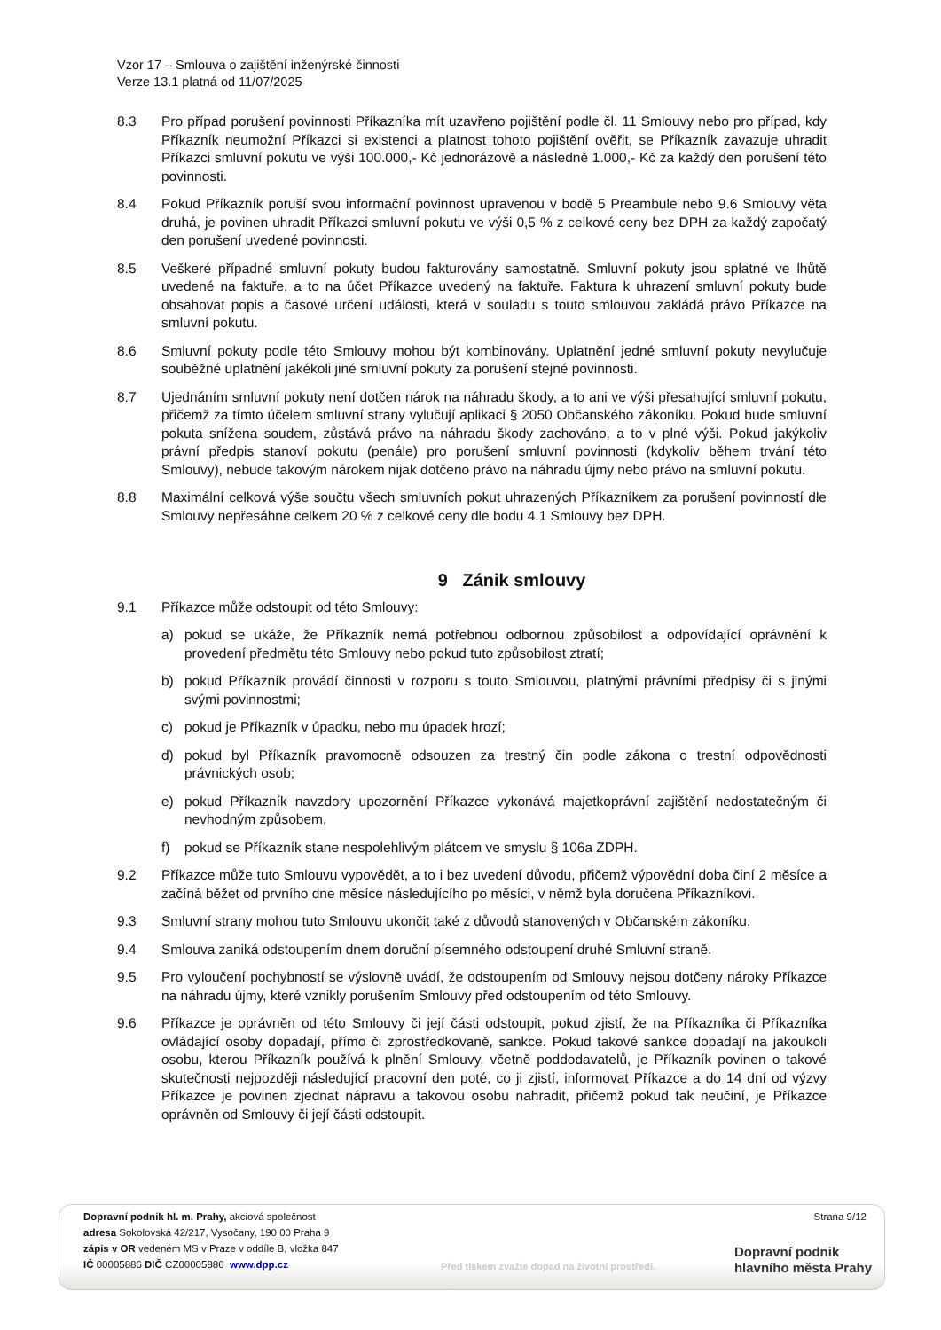Vzor 17 – Smlouva o zajištění inženýrské činnosti
Verze 13.1 platná od 11/07/2025
8.3 Pro případ porušení povinnosti Příkazníka mít uzavřeno pojištění podle čl. 11 Smlouvy nebo pro případ, kdy Příkazník neumožní Příkazci si existenci a platnost tohoto pojištění ověřit, se Příkazník zavazuje uhradit Příkazci smluvní pokutu ve výši 100.000,- Kč jednorázově a následně 1.000,- Kč za každý den porušení této povinnosti.
8.4 Pokud Příkazník poruší svou informační povinnost upravenou v bodě 5 Preambule nebo 9.6 Smlouvy věta druhá, je povinen uhradit Příkazci smluvní pokutu ve výši 0,5 % z celkové ceny bez DPH za každý započatý den porušení uvedené povinnosti.
8.5 Veškeré případné smluvní pokuty budou fakturovány samostatně. Smluvní pokuty jsou splatné ve lhůtě uvedené na faktuře, a to na účet Příkazce uvedený na faktuře. Faktura k uhrazení smluvní pokuty bude obsahovat popis a časové určení události, která v souladu s touto smlouvou zakládá právo Příkazce na smluvní pokutu.
8.6 Smluvní pokuty podle této Smlouvy mohou být kombinovány. Uplatnění jedné smluvní pokuty nevylučuje souběžné uplatnění jakékoli jiné smluvní pokuty za porušení stejné povinnosti.
8.7 Ujednáním smluvní pokuty není dotčen nárok na náhradu škody, a to ani ve výši přesahující smluvní pokutu, přičemž za tímto účelem smluvní strany vylučují aplikaci § 2050 Občanského zákoníku. Pokud bude smluvní pokuta snížena soudem, zůstává právo na náhradu škody zachováno, a to v plné výši. Pokud jakýkoliv právní předpis stanoví pokutu (penále) pro porušení smluvní povinnosti (kdykoliv během trvání této Smlouvy), nebude takovým nárokem nijak dotčeno právo na náhradu újmy nebo právo na smluvní pokutu.
8.8 Maximální celková výše součtu všech smluvních pokut uhrazených Příkazníkem za porušení povinností dle Smlouvy nepřesáhne celkem 20 % z celkové ceny dle bodu 4.1 Smlouvy bez DPH.
9 Zánik smlouvy
9.1 Příkazce může odstoupit od této Smlouvy:
a) pokud se ukáže, že Příkazník nemá potřebnou odbornou způsobilost a odpovídající oprávnění k provedení předmětu této Smlouvy nebo pokud tuto způsobilost ztratí;
b) pokud Příkazník provádí činnosti v rozporu s touto Smlouvou, platnými právními předpisy či s jinými svými povinnostmi;
c) pokud je Příkazník v úpadku, nebo mu úpadek hrozí;
d) pokud byl Příkazník pravomocně odsouzen za trestný čin podle zákona o trestní odpovědnosti právnických osob;
e) pokud Příkazník navzdory upozornění Příkazce vykonává majetkoprávní zajištění nedostatečným či nevhodným způsobem,
f) pokud se Příkazník stane nespolehlivým plátcem ve smyslu § 106a ZDPH.
9.2 Příkazce může tuto Smlouvu vypovědět, a to i bez uvedení důvodu, přičemž výpovědní doba činí 2 měsíce a začíná běžet od prvního dne měsíce následujícího po měsíci, v němž byla doručena Příkazníkovi.
9.3 Smluvní strany mohou tuto Smlouvu ukončit také z důvodů stanovených v Občanském zákoníku.
9.4 Smlouva zaniká odstoupením dnem doruční písemného odstoupení druhé Smluvní straně.
9.5 Pro vyloučení pochybností se výslovně uvádí, že odstoupením od Smlouvy nejsou dotčeny nároky Příkazce na náhradu újmy, které vznikly porušením Smlouvy před odstoupením od této Smlouvy.
9.6 Příkazce je oprávněn od této Smlouvy či její části odstoupit, pokud zjistí, že na Příkazníka či Příkazníka ovládající osoby dopadají, přímo či zprostředkovaně, sankce. Pokud takové sankce dopadají na jakoukoli osobu, kterou Příkazník používá k plnění Smlouvy, včetně poddodavatelů, je Příkazník povinen o takové skutečnosti nejpozději následující pracovní den poté, co ji zjistí, informovat Příkazce a do 14 dní od výzvy Příkazce je povinen zjednat nápravu a takovou osobu nahradit, přičemž pokud tak neučiní, je Příkazce oprávněn od Smlouvy či její části odstoupit.
Dopravní podnik hl. m. Prahy, akciová společnost
adresa Sokolovská 42/217, Vysočany, 190 00 Praha 9
zápis v OR vedeném MS v Praze v oddíle B, vložka 847
IČ 00005886 DIČ CZ00005886 www.dpp.cz
Strana 9/12
Před tiskem zvažte dopad na životní prostředí.
Dopravní podnik
hlavního města Prahy